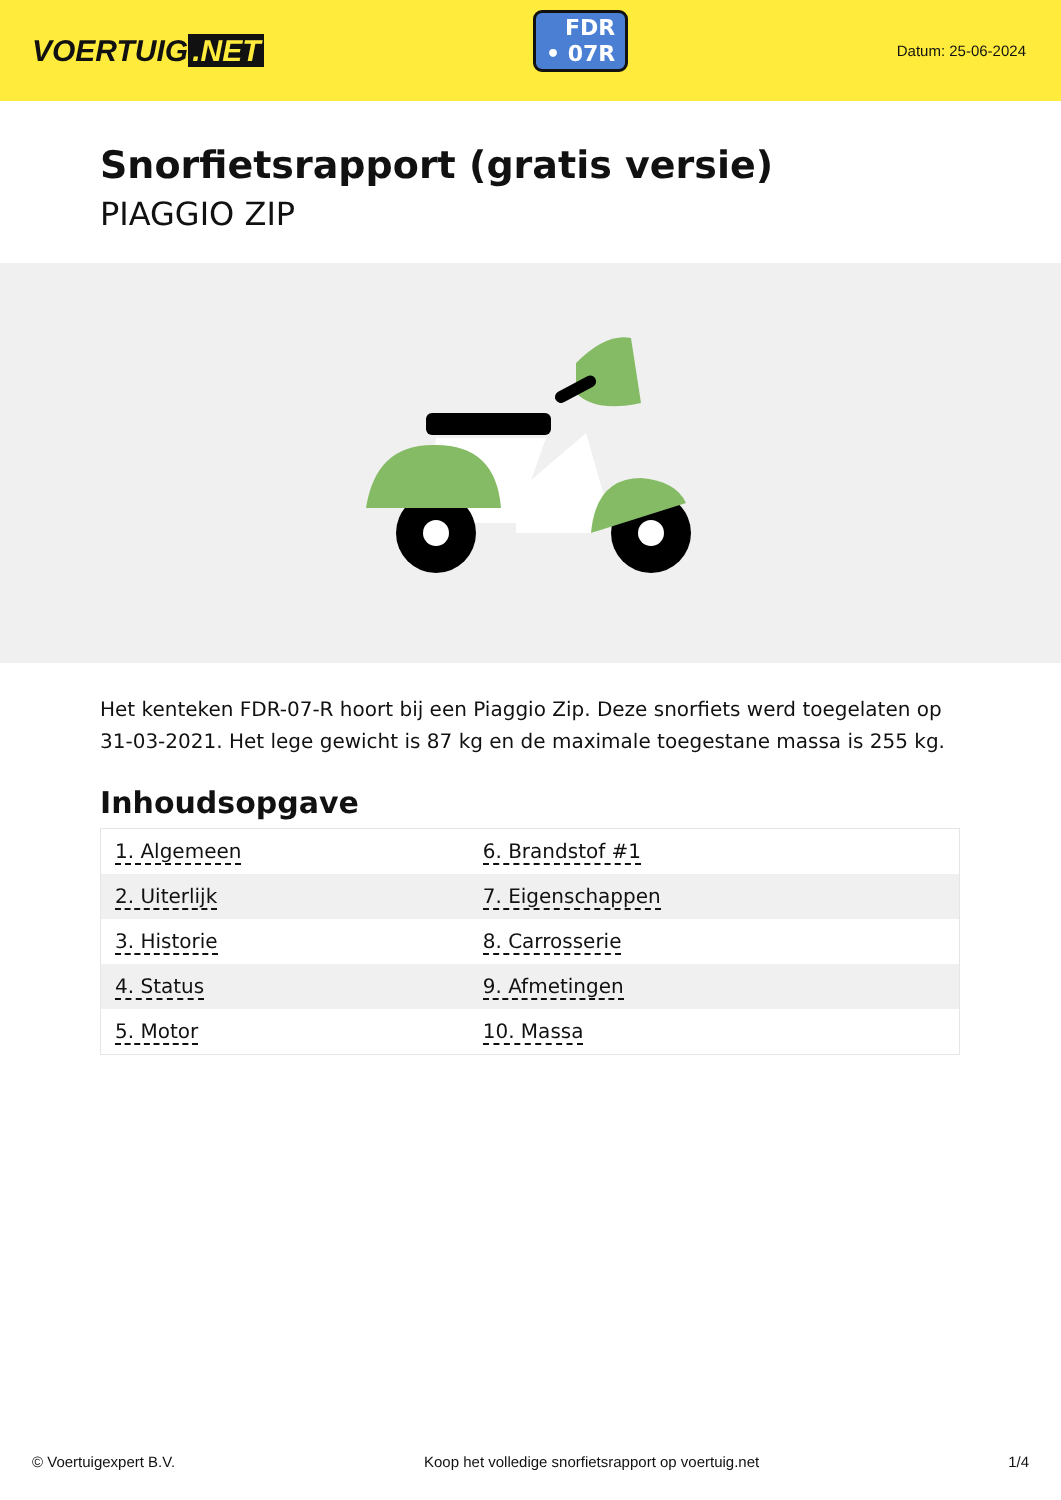VOERTUIG.NET
FDR
• 07R
Datum: 25-06-2024
Snorfietsrapport (gratis versie)
PIAGGIO ZIP
Het kenteken FDR-07-R hoort bij een Piaggio Zip. Deze snorfiets werd toegelaten op 31-03-2021. Het lege gewicht is 87 kg en de maximale toegestane massa is 255 kg.
Inhoudsopgave
| 1. Algemeen | 6. Brandstof #1 |
| 2. Uiterlijk | 7. Eigenschappen |
| 3. Historie | 8. Carrosserie |
| 4. Status | 9. Afmetingen |
| 5. Motor | 10. Massa |
© Voertuigexpert B.V. Koop het volledige snorfietsrapport op voertuig.net 1/4